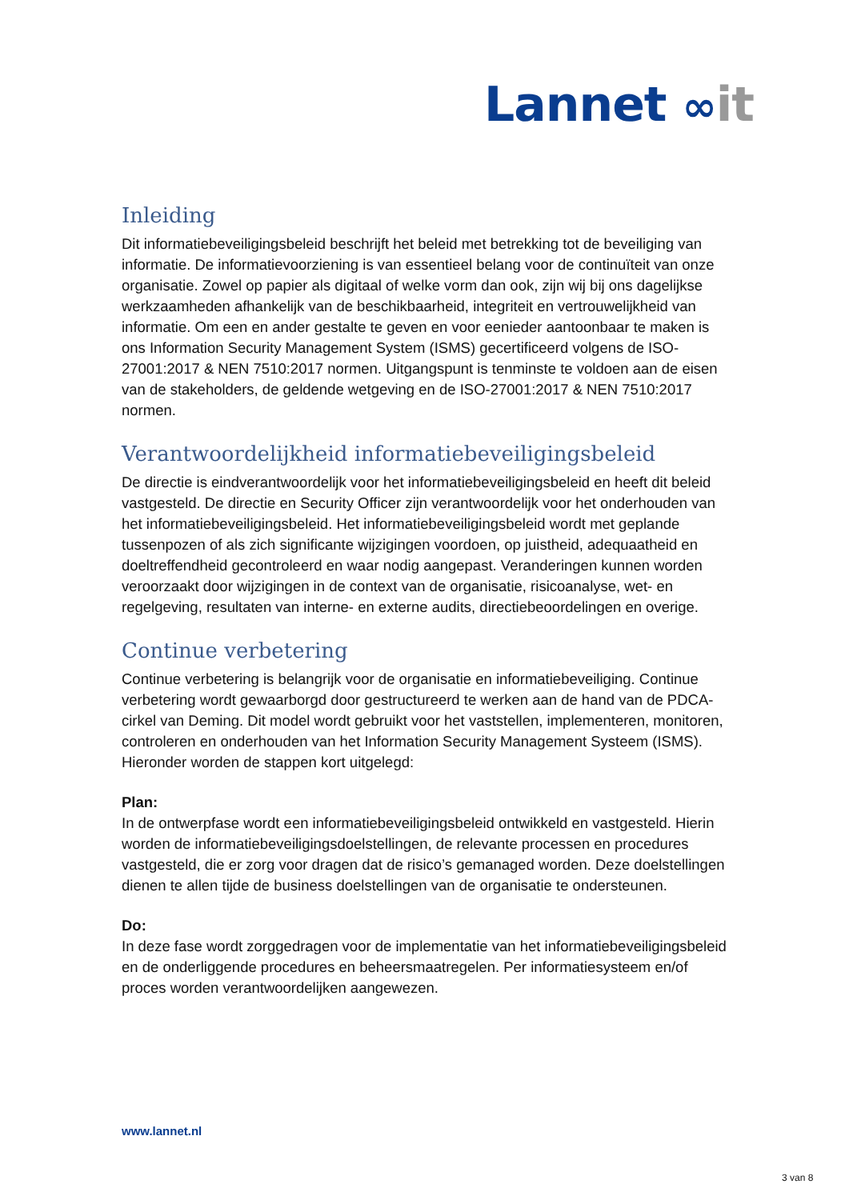Lannet ∞it
Inleiding
Dit informatiebeveiligingsbeleid beschrijft het beleid met betrekking tot de beveiliging van informatie. De informatievoorziening is van essentieel belang voor de continuïteit van onze organisatie. Zowel op papier als digitaal of welke vorm dan ook, zijn wij bij ons dagelijkse werkzaamheden afhankelijk van de beschikbaarheid, integriteit en vertrouwelijkheid van informatie. Om een en ander gestalte te geven en voor eenieder aantoonbaar te maken is ons Information Security Management System (ISMS) gecertificeerd volgens de ISO-27001:2017 & NEN 7510:2017 normen. Uitgangspunt is tenminste te voldoen aan de eisen van de stakeholders, de geldende wetgeving en de ISO-27001:2017 & NEN 7510:2017 normen.
Verantwoordelijkheid informatiebeveiligingsbeleid
De directie is eindverantwoordelijk voor het informatiebeveiligingsbeleid en heeft dit beleid vastgesteld. De directie en Security Officer zijn verantwoordelijk voor het onderhouden van het informatiebeveiligingsbeleid. Het informatiebeveiligingsbeleid wordt met geplande tussenpozen of als zich significante wijzigingen voordoen, op juistheid, adequaatheid en doeltreffendheid gecontroleerd en waar nodig aangepast. Veranderingen kunnen worden veroorzaakt door wijzigingen in de context van de organisatie, risicoanalyse, wet- en regelgeving, resultaten van interne- en externe audits, directiebeoordelingen en overige.
Continue verbetering
Continue verbetering is belangrijk voor de organisatie en informatiebeveiliging. Continue verbetering wordt gewaarborgd door gestructureerd te werken aan de hand van de PDCA-cirkel van Deming. Dit model wordt gebruikt voor het vaststellen, implementeren, monitoren, controleren en onderhouden van het Information Security Management Systeem (ISMS). Hieronder worden de stappen kort uitgelegd:
Plan:
In de ontwerpfase wordt een informatiebeveiligingsbeleid ontwikkeld en vastgesteld. Hierin worden de informatiebeveiligingsdoelstellingen, de relevante processen en procedures vastgesteld, die er zorg voor dragen dat de risico’s gemanaged worden. Deze doelstellingen dienen te allen tijde de business doelstellingen van de organisatie te ondersteunen.
Do:
In deze fase wordt zorggedragen voor de implementatie van het informatiebeveiligingsbeleid en de onderliggende procedures en beheersmaatregelen. Per informatiesysteem en/of proces worden verantwoordelijken aangewezen.
www.lannet.nl
3 van 8